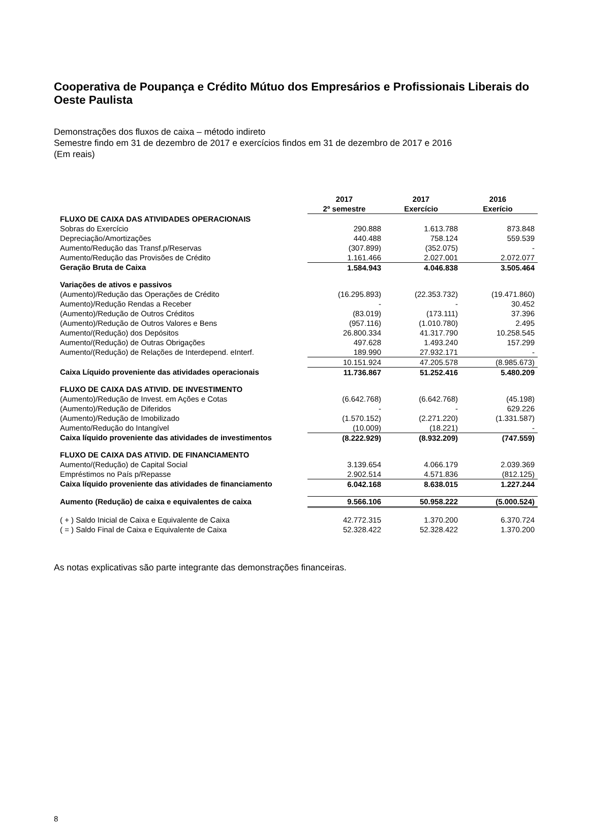Cooperativa de Poupança e Crédito Mútuo dos Empresários e Profissionais Liberais do Oeste Paulista
Demonstrações dos fluxos de caixa – método indireto
Semestre findo em 31 de dezembro de 2017 e exercícios findos em 31 de dezembro de 2017 e 2016
(Em reais)
| | 2017 2º semestre | 2017 Exercício | 2016 Exerício |
| FLUXO DE CAIXA DAS ATIVIDADES OPERACIONAIS | | | |
| Sobras do Exercício | 290.888 | 1.613.788 | 873.848 |
| Depreciação/Amortizações | 440.488 | 758.124 | 559.539 |
| Aumento/Redução das Transf.p/Reservas | (307.899) | (352.075) | - |
| Aumento/Redução das Provisões de Crédito | 1.161.466 | 2.027.001 | 2.072.077 |
| Geração Bruta de Caixa | 1.584.943 | 4.046.838 | 3.505.464 |
| Variações de ativos e passivos | | | |
| (Aumento)/Redução das Operações de Crédito | (16.295.893) | (22.353.732) | (19.471.860) |
| Aumento)/Redução Rendas a Receber | - | - | 30.452 |
| (Aumento)/Redução de Outros Créditos | (83.019) | (173.111) | 37.396 |
| (Aumento)/Redução de Outros Valores e Bens | (957.116) | (1.010.780) | 2.495 |
| Aumento/(Redução) dos Depósitos | 26.800.334 | 41.317.790 | 10.258.545 |
| Aumento/(Redução) de Outras Obrigações | 497.628 | 1.493.240 | 157.299 |
| Aumento/(Redução) de Relações de Interdepend. eInterf. | 189.990 | 27.932.171 | - |
| | 10.151.924 | 47.205.578 | (8.985.673) |
| Caixa Líquido proveniente das atividades operacionais | 11.736.867 | 51.252.416 | 5.480.209 |
| FLUXO DE CAIXA DAS ATIVID. DE INVESTIMENTO | | | |
| (Aumento)/Redução de Invest. em Ações e Cotas | (6.642.768) | (6.642.768) | (45.198) |
| (Aumento)/Redução de Diferidos | - | - | 629.226 |
| (Aumento)/Redução de Imobilizado | (1.570.152) | (2.271.220) | (1.331.587) |
| Aumento/Redução do Intangível | (10.009) | (18.221) | - |
| Caixa líquido proveniente das atividades de investimentos | (8.222.929) | (8.932.209) | (747.559) |
| FLUXO DE CAIXA DAS ATIVID. DE FINANCIAMENTO | | | |
| Aumento/(Redução) de Capital Social | 3.139.654 | 4.066.179 | 2.039.369 |
| Empréstimos no País p/Repasse | 2.902.514 | 4.571.836 | (812.125) |
| Caixa líquido proveniente das atividades de financiamento | 6.042.168 | 8.638.015 | 1.227.244 |
| Aumento (Redução) de caixa e equivalentes de caixa | 9.566.106 | 50.958.222 | (5.000.524) |
| ( + ) Saldo Inicial de Caixa e Equivalente de Caixa | 42.772.315 | 1.370.200 | 6.370.724 |
| ( = ) Saldo Final de Caixa e Equivalente de Caixa | 52.328.422 | 52.328.422 | 1.370.200 |
As notas explicativas são parte integrante das demonstrações financeiras.
8